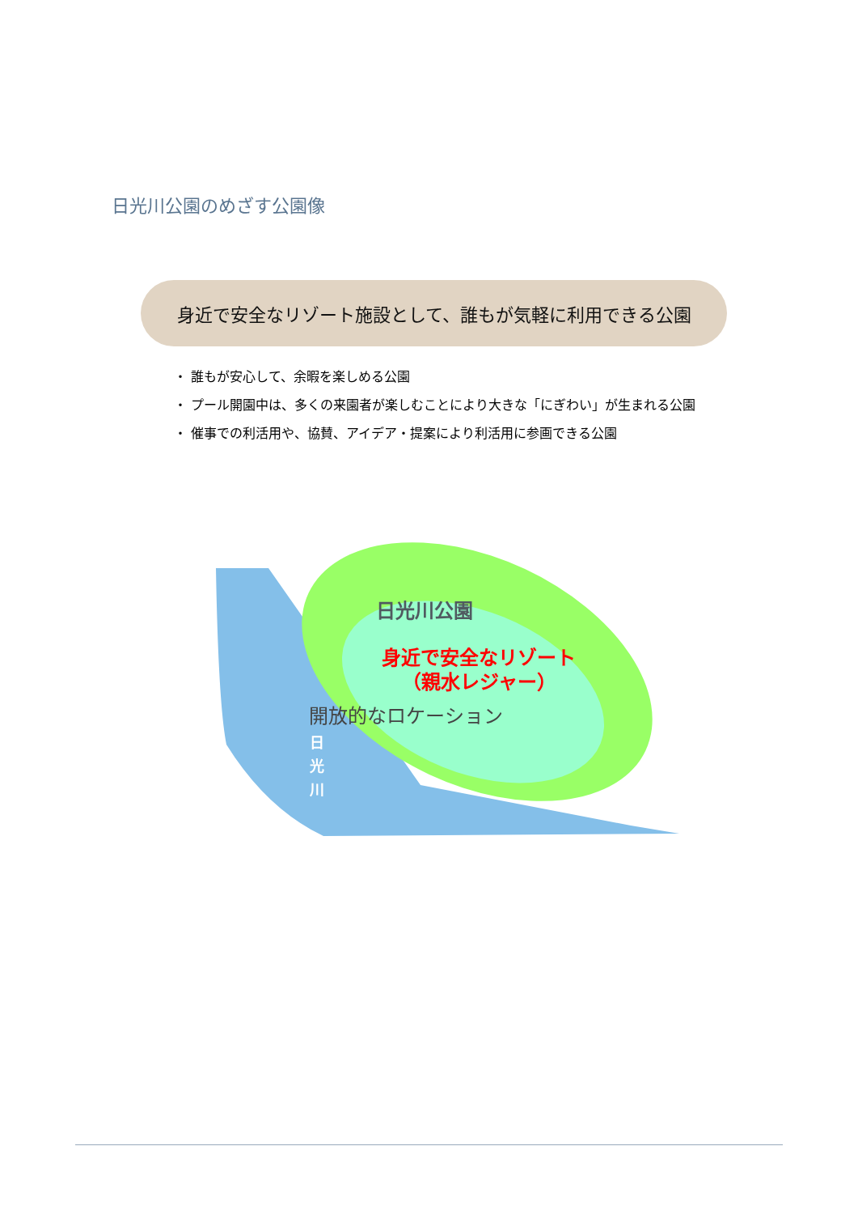日光川公園のめざす公園像
身近で安全なリゾート施設として、誰もが気軽に利用できる公園
・ 誰もが安心して、余暇を楽しめる公園
・ プール開園中は、多くの来園者が楽しむことにより大きな「にぎわい」が生まれる公園
・ 催事での利活用や、協賛、アイデア・提案により利活用に参画できる公園
日光川公園
身近で安全なリゾート
（親水レジャー）
開放的なロケーション
日
光
川